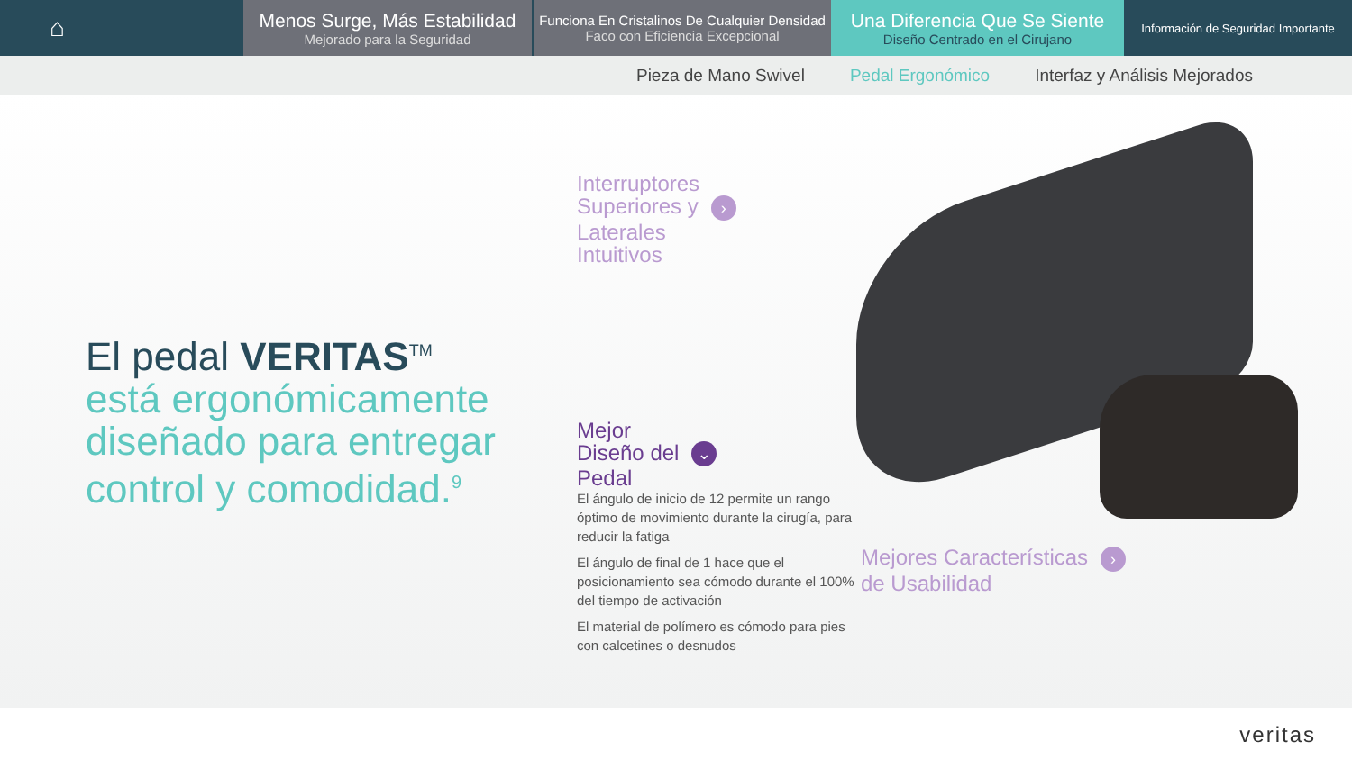⌂
Menos Surge, Más Estabilidad
Mejorado para la Seguridad
Funciona En Cristalinos De Cualquier Densidad
Faco con Eficiencia Excepcional
Una Diferencia Que Se Siente
Diseño Centrado en el Cirujano
Información de Seguridad Importante
Pieza de Mano Swivel Pedal Ergonómico Interfaz y Análisis Mejorados
El pedal VERITAS<sup>TM</sup>
está ergonómicamente diseñado para entregar control y comodidad.<sup>9</sup>
Interruptores
Superiores y ›
Laterales
Intuitivos
Mejor
Diseño del ⌄
Pedal
El ángulo de inicio de 12 permite un rango óptimo de movimiento durante la cirugía, para reducir la fatiga
El ángulo de final de 1 hace que el posicionamiento sea cómodo durante el 100% del tiempo de activación
El material de polímero es cómodo para pies con calcetines o desnudos
Mejores Características ›
de Usabilidad
veritas